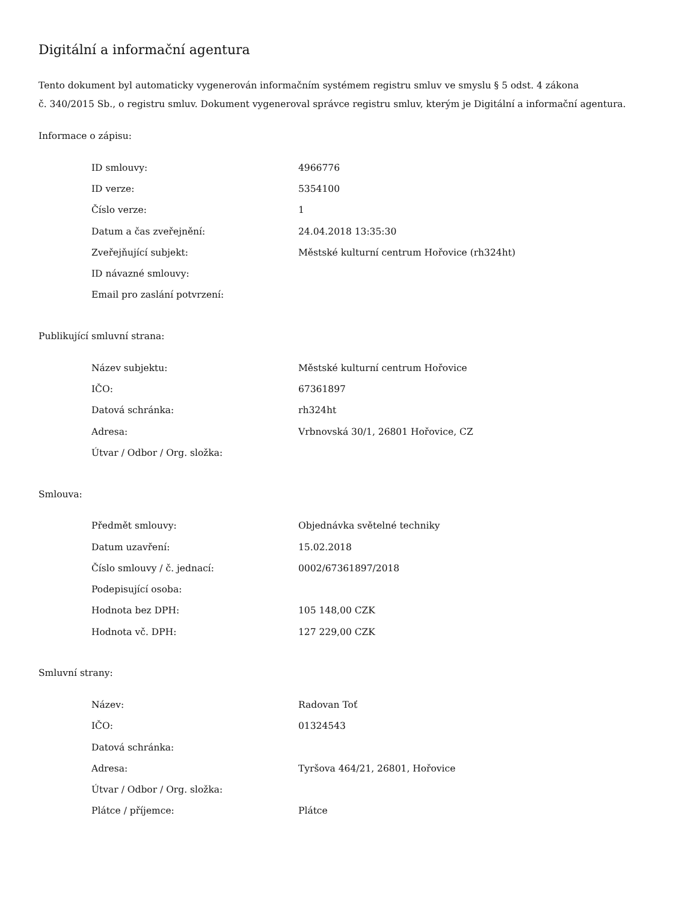Digitální a informační agentura
Tento dokument byl automaticky vygenerován informačním systémem registru smluv ve smyslu § 5 odst. 4 zákona
č. 340/2015 Sb., o registru smluv. Dokument vygeneroval správce registru smluv, kterým je Digitální a informační agentura.
Informace o zápisu:
| ID smlouvy: | 4966776 |
| ID verze: | 5354100 |
| Číslo verze: | 1 |
| Datum a čas zveřejnění: | 24.04.2018 13:35:30 |
| Zveřejňující subjekt: | Městské kulturní centrum Hořovice (rh324ht) |
| ID návazné smlouvy: | |
| Email pro zaslání potvrzení: | |
Publikující smluvní strana:
| Název subjektu: | Městské kulturní centrum Hořovice |
| IČO: | 67361897 |
| Datová schránka: | rh324ht |
| Adresa: | Vrbnovská 30/1, 26801 Hořovice, CZ |
| Útvar / Odbor / Org. složka: | |
Smlouva:
| Předmět smlouvy: | Objednávka světelné techniky |
| Datum uzavření: | 15.02.2018 |
| Číslo smlouvy / č. jednací: | 0002/67361897/2018 |
| Podepisující osoba: | |
| Hodnota bez DPH: | 105 148,00 CZK |
| Hodnota vč. DPH: | 127 229,00 CZK |
Smluvní strany:
| Název: | Radovan Toť |
| IČO: | 01324543 |
| Datová schránka: | |
| Adresa: | Tyršova 464/21, 26801, Hořovice |
| Útvar / Odbor / Org. složka: | |
| Plátce / příjemce: | Plátce |